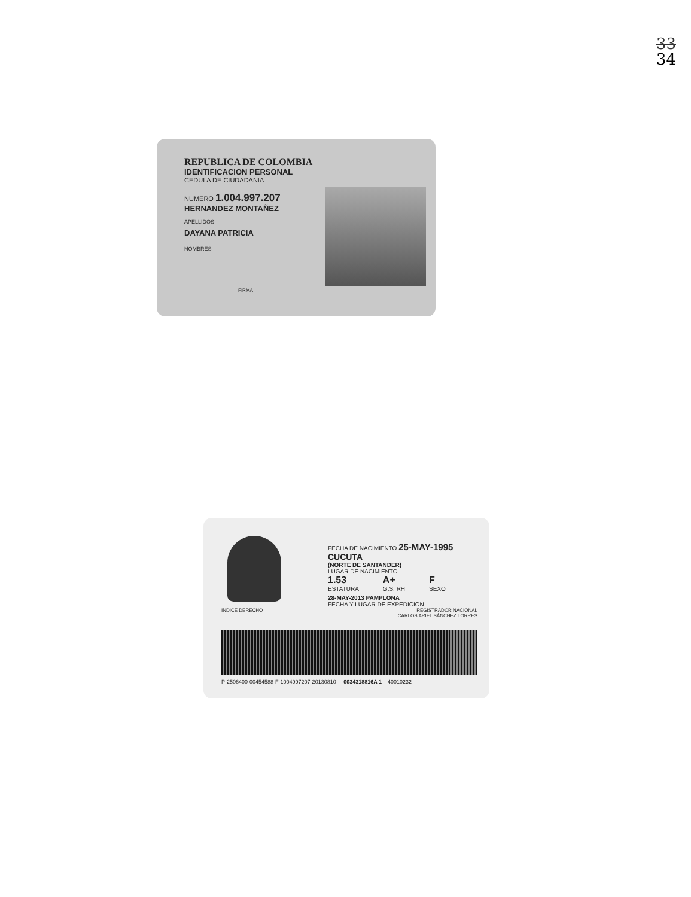33
34
REPUBLICA DE COLOMBIA
IDENTIFICACION PERSONAL
CEDULA DE CIUDADANIA
NUMERO 1.004.997.207
HERNANDEZ MONTAÑEZ
APELLIDOS
DAYANA PATRICIA
NOMBRES
FIRMA
FECHA DE NACIMIENTO 25-MAY-1995
CUCUTA
(NORTE DE SANTANDER)
LUGAR DE NACIMIENTO
1.53
ESTATURA
A+
G.S. RH
F
SEXO
28-MAY-2013 PAMPLONA
FECHA Y LUGAR DE EXPEDICION
INDICE DERECHO REGISTRADOR NACIONAL
CARLOS ARIEL SÁNCHEZ TORRES
P-2506400-00454588-F-1004997207-20130810 0034318816A 1 40010232